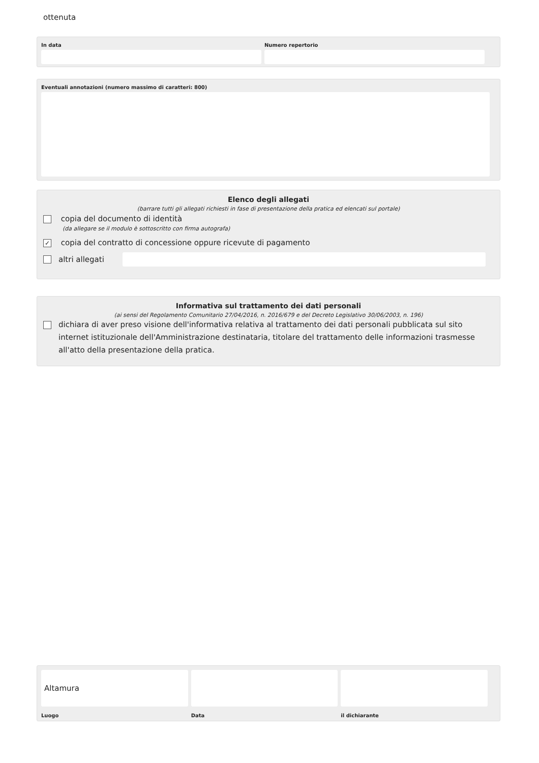ottenuta
In data Numero repertorio
Eventuali annotazioni (numero massimo di caratteri: 800)
Elenco degli allegati
(barrare tutti gli allegati richiesti in fase di presentazione della pratica ed elencati sul portale)
copia del documento di identità
(da allegare se il modulo è sottoscritto con firma autografa)
✓ copia del contratto di concessione oppure ricevute di pagamento
altri allegati
Informativa sul trattamento dei dati personali
(ai sensi del Regolamento Comunitario 27/04/2016, n. 2016/679 e del Decreto Legislativo 30/06/2003, n. 196)
dichiara di aver preso visione dell'informativa relativa al trattamento dei dati personali pubblicata sul sito internet istituzionale dell'Amministrazione destinataria, titolare del trattamento delle informazioni trasmesse all'atto della presentazione della pratica.
Altamura
Luogo
Data il dichiarante